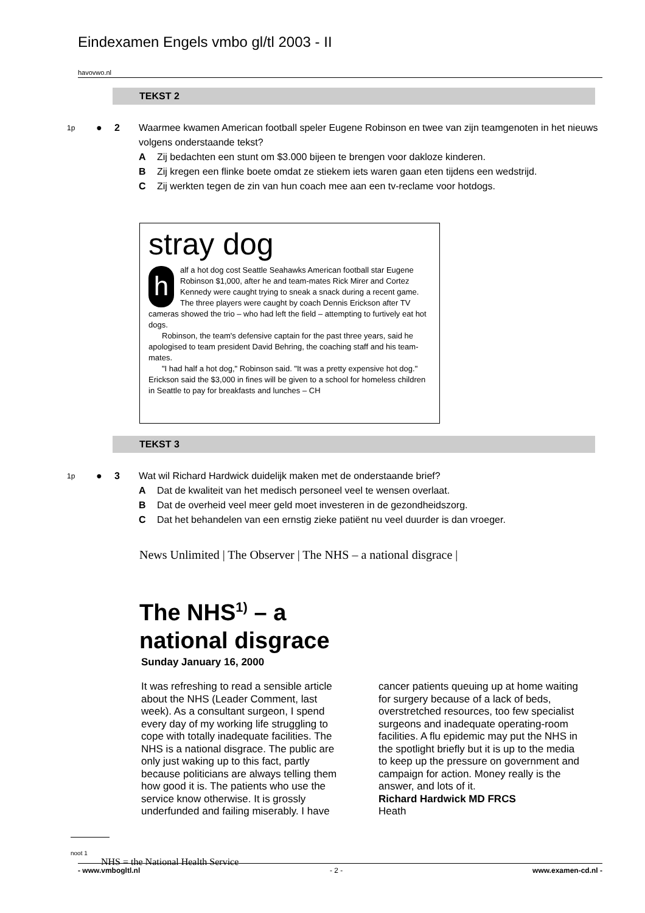Eindexamen Engels vmbo gl/tl 2003 - II
havovwo.nl
TEKST 2
1p ● 2 Waarmee kwamen American football speler Eugene Robinson en twee van zijn teamgenoten in het nieuws volgens onderstaande tekst?
A Zij bedachten een stunt om $3.000 bijeen te brengen voor dakloze kinderen.
B Zij kregen een flinke boete omdat ze stiekem iets waren gaan eten tijdens een wedstrijd.
C Zij werkten tegen de zin van hun coach mee aan een tv-reclame voor hotdogs.
stray dog
half a hot dog cost Seattle Seahawks American football star Eugene Robinson $1,000, after he and team-mates Rick Mirer and Cortez Kennedy were caught trying to sneak a snack during a recent game. The three players were caught by coach Dennis Erickson after TV cameras showed the trio – who had left the field – attempting to furtively eat hot dogs.
Robinson, the team's defensive captain for the past three years, said he apologised to team president David Behring, the coaching staff and his team-mates.
"I had half a hot dog," Robinson said. "It was a pretty expensive hot dog." Erickson said the $3,000 in fines will be given to a school for homeless children in Seattle to pay for breakfasts and lunches – CH
TEKST 3
1p ● 3 Wat wil Richard Hardwick duidelijk maken met de onderstaande brief?
A Dat de kwaliteit van het medisch personeel veel te wensen overlaat.
B Dat de overheid veel meer geld moet investeren in de gezondheidszorg.
C Dat het behandelen van een ernstig zieke patiënt nu veel duurder is dan vroeger.
News Unlimited | The Observer | The NHS – a national disgrace |
The NHS<sup>1)</sup> – a
national disgrace
Sunday January 16, 2000
It was refreshing to read a sensible article about the NHS (Leader Comment, last week). As a consultant surgeon, I spend every day of my working life struggling to cope with totally inadequate facilities. The NHS is a national disgrace. The public are only just waking up to this fact, partly because politicians are always telling them how good it is. The patients who use the service know otherwise. It is grossly underfunded and failing miserably. I have cancer patients queuing up at home waiting for surgery because of a lack of beds, overstretched resources, too few specialist surgeons and inadequate operating-room facilities. A flu epidemic may put the NHS in the spotlight briefly but it is up to the media to keep up the pressure on government and campaign for action. Money really is the answer, and lots of it.
Richard Hardwick MD FRCS
Heath
noot 1 NHS = the National Health Service
- www.vmbogltl.nl - 2 - www.examen-cd.nl -